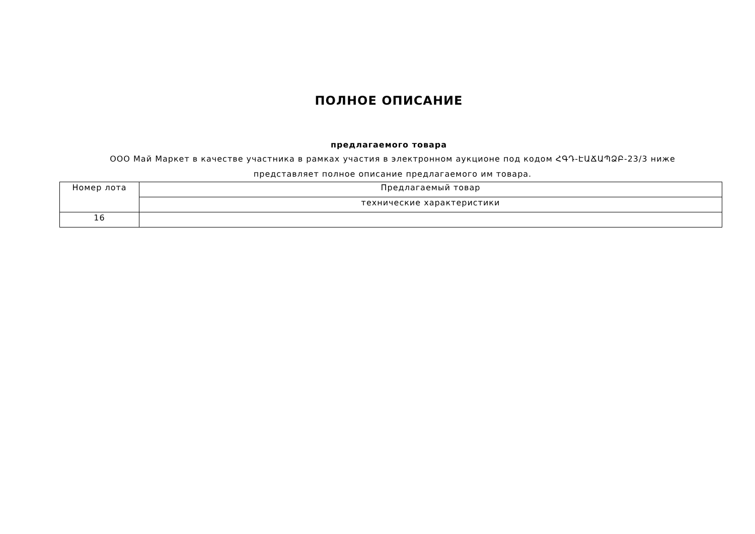ПОЛНОЕ ОПИСАНИЕ
предлагаемого товара
ООО Май Маркет в качестве участника в рамках участия в электронном аукционе под кодом ՀԳԴ-ԷԱՃԱՊՁԲ-23/3 ниже представляет полное описание предлагаемого им товара.
| Номер лота | Предлагаемый товар |
| | технические характеристики |
| 16 | |